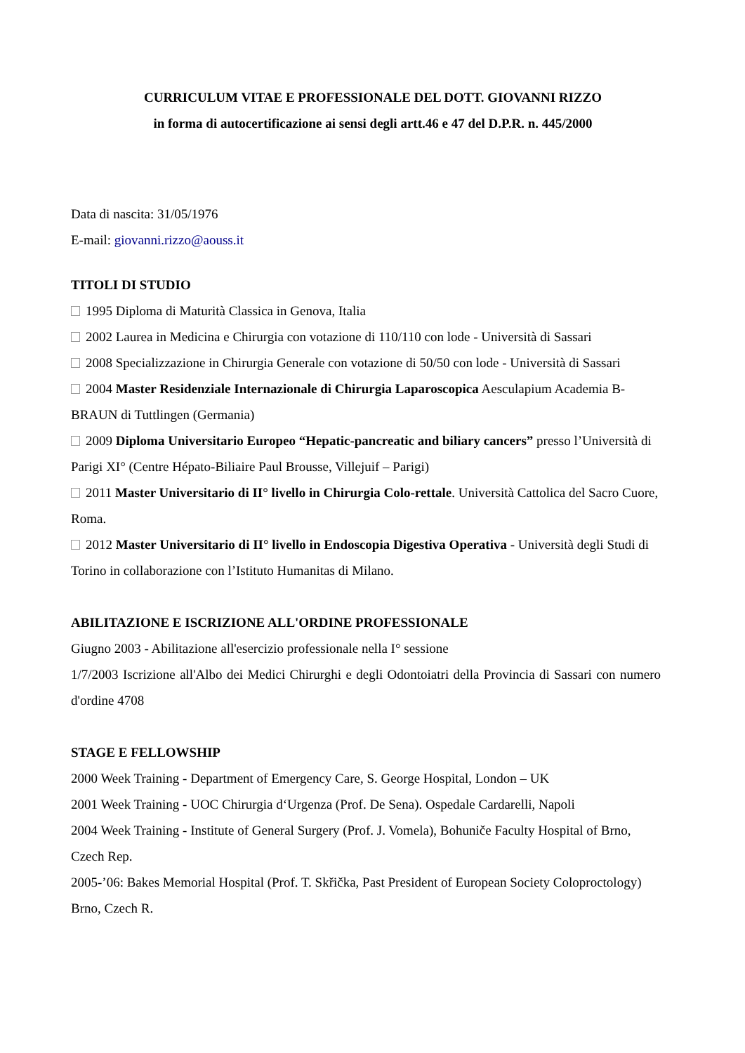CURRICULUM VITAE E PROFESSIONALE DEL DOTT. GIOVANNI RIZZO
in forma di autocertificazione ai sensi degli artt.46 e 47 del D.P.R. n. 445/2000
Data di nascita: 31/05/1976
E-mail: giovanni.rizzo@aouss.it
TITOLI DI STUDIO
1995 Diploma di Maturità Classica in Genova, Italia
2002 Laurea in Medicina e Chirurgia con votazione di 110/110 con lode - Università di Sassari
2008 Specializzazione in Chirurgia Generale con votazione di 50/50 con lode - Università di Sassari
2004 Master Residenziale Internazionale di Chirurgia Laparoscopica Aesculapium Academia B-BRAUN di Tuttlingen (Germania)
2009 Diploma Universitario Europeo “Hepatic-pancreatic and biliary cancers” presso l’Università di Parigi XI° (Centre Hépato-Biliaire Paul Brousse, Villejuif – Parigi)
2011 Master Universitario di II° livello in Chirurgia Colo-rettale. Università Cattolica del Sacro Cuore, Roma.
2012 Master Universitario di II° livello in Endoscopia Digestiva Operativa - Università degli Studi di Torino in collaborazione con l’Istituto Humanitas di Milano.
ABILITAZIONE E ISCRIZIONE ALL'ORDINE PROFESSIONALE
Giugno 2003 - Abilitazione all'esercizio professionale nella I° sessione
1/7/2003 Iscrizione all'Albo dei Medici Chirurghi e degli Odontoiatri della Provincia di Sassari con numero d'ordine 4708
STAGE E FELLOWSHIP
2000 Week Training - Department of Emergency Care, S. George Hospital, London – UK
2001 Week Training - UOC Chirurgia d‘Urgenza (Prof. De Sena). Ospedale Cardarelli, Napoli
2004 Week Training - Institute of General Surgery (Prof. J. Vomela), Bohuniče Faculty Hospital of Brno, Czech Rep.
2005-’06: Bakes Memorial Hospital (Prof. T. Skřička, Past President of European Society Coloproctology) Brno, Czech R.